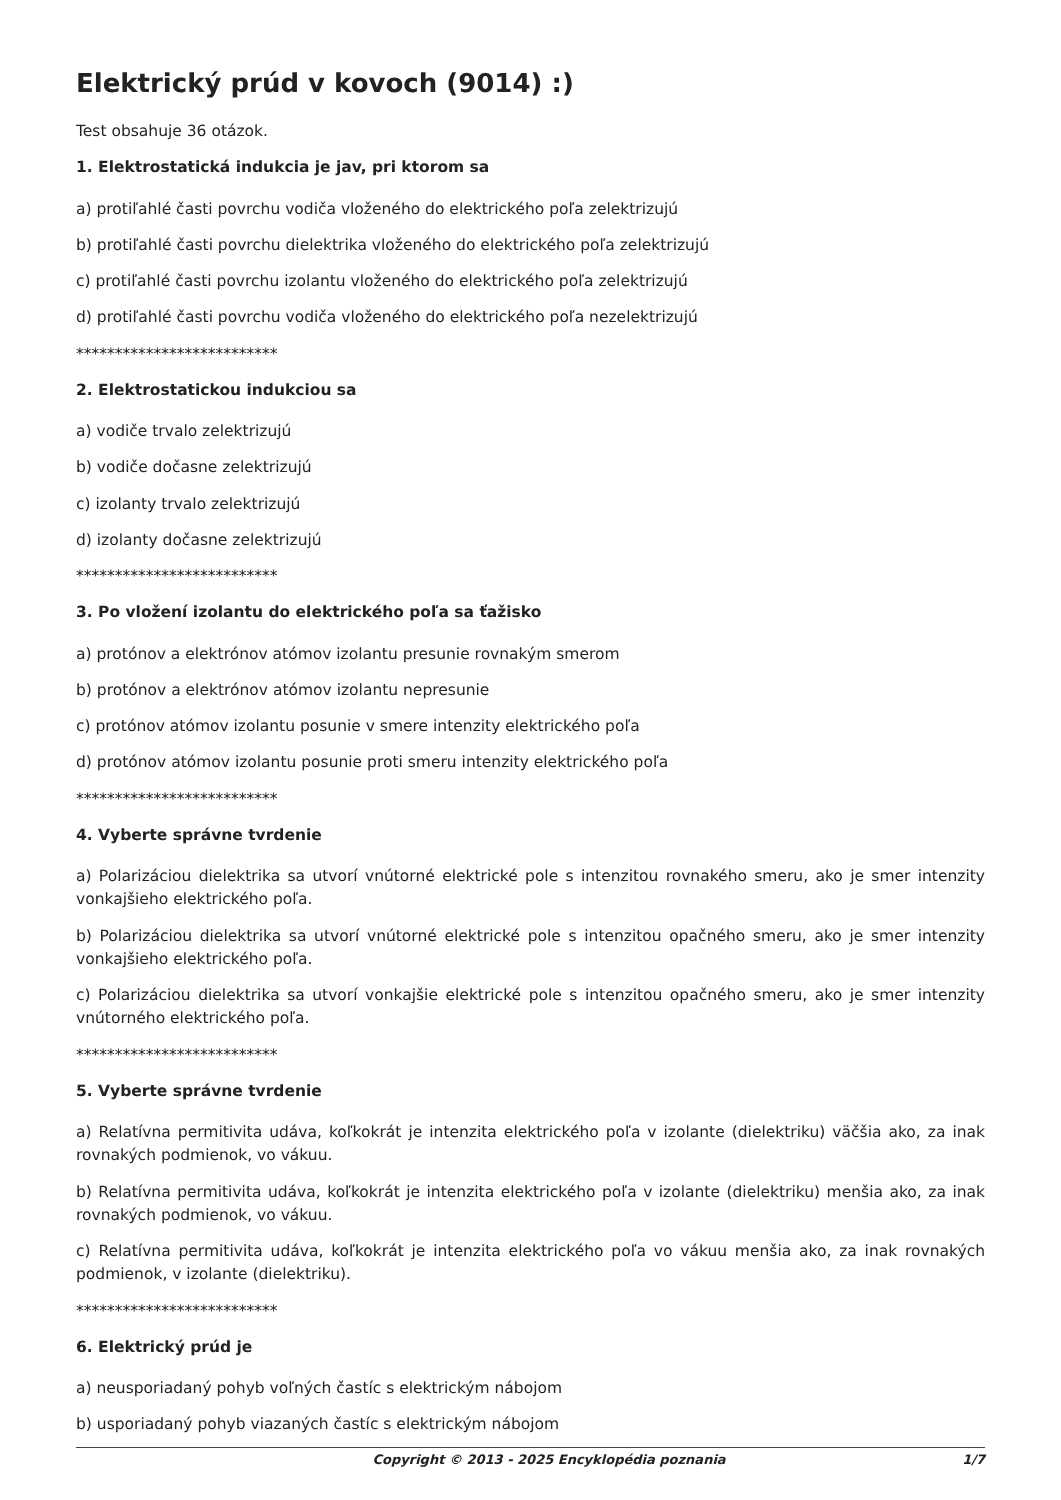Elektrický prúd v kovoch (9014) :)
Test obsahuje 36 otázok.
1. Elektrostatická indukcia je jav, pri ktorom sa
a) protiľahlé časti povrchu vodiča vloženého do elektrického poľa zelektrizujú
b) protiľahlé časti povrchu dielektrika vloženého do elektrického poľa zelektrizujú
c) protiľahlé časti povrchu izolantu vloženého do elektrického poľa zelektrizujú
d) protiľahlé časti povrchu vodiča vloženého do elektrického poľa nezelektrizujú
**************************
2. Elektrostatickou indukciou sa
a) vodiče trvalo zelektrizujú
b) vodiče dočasne zelektrizujú
c) izolanty trvalo zelektrizujú
d) izolanty dočasne zelektrizujú
**************************
3. Po vložení izolantu do elektrického poľa sa ťažisko
a) protónov a elektrónov atómov izolantu presunie rovnakým smerom
b) protónov a elektrónov atómov izolantu nepresunie
c) protónov atómov izolantu posunie v smere intenzity elektrického poľa
d) protónov atómov izolantu posunie proti smeru intenzity elektrického poľa
**************************
4. Vyberte správne tvrdenie
a) Polarizáciou dielektrika sa utvorí vnútorné elektrické pole s intenzitou rovnakého smeru, ako je smer intenzity vonkajšieho elektrického poľa.
b) Polarizáciou dielektrika sa utvorí vnútorné elektrické pole s intenzitou opačného smeru, ako je smer intenzity vonkajšieho elektrického poľa.
c) Polarizáciou dielektrika sa utvorí vonkajšie elektrické pole s intenzitou opačného smeru, ako je smer intenzity vnútorného elektrického poľa.
**************************
5. Vyberte správne tvrdenie
a) Relatívna permitivita udáva, koľkokrát je intenzita elektrického poľa v izolante (dielektriku) väčšia ako, za inak rovnakých podmienok, vo vákuu.
b) Relatívna permitivita udáva, koľkokrát je intenzita elektrického poľa v izolante (dielektriku) menšia ako, za inak rovnakých podmienok, vo vákuu.
c) Relatívna permitivita udáva, koľkokrát je intenzita elektrického poľa vo vákuu menšia ako, za inak rovnakých podmienok, v izolante (dielektriku).
**************************
6. Elektrický prúd je
a) neusporiadaný pohyb voľných častíc s elektrickým nábojom
b) usporiadaný pohyb viazaných častíc s elektrickým nábojom
Copyright © 2013 - 2025 Encyklopédia poznania 1/7